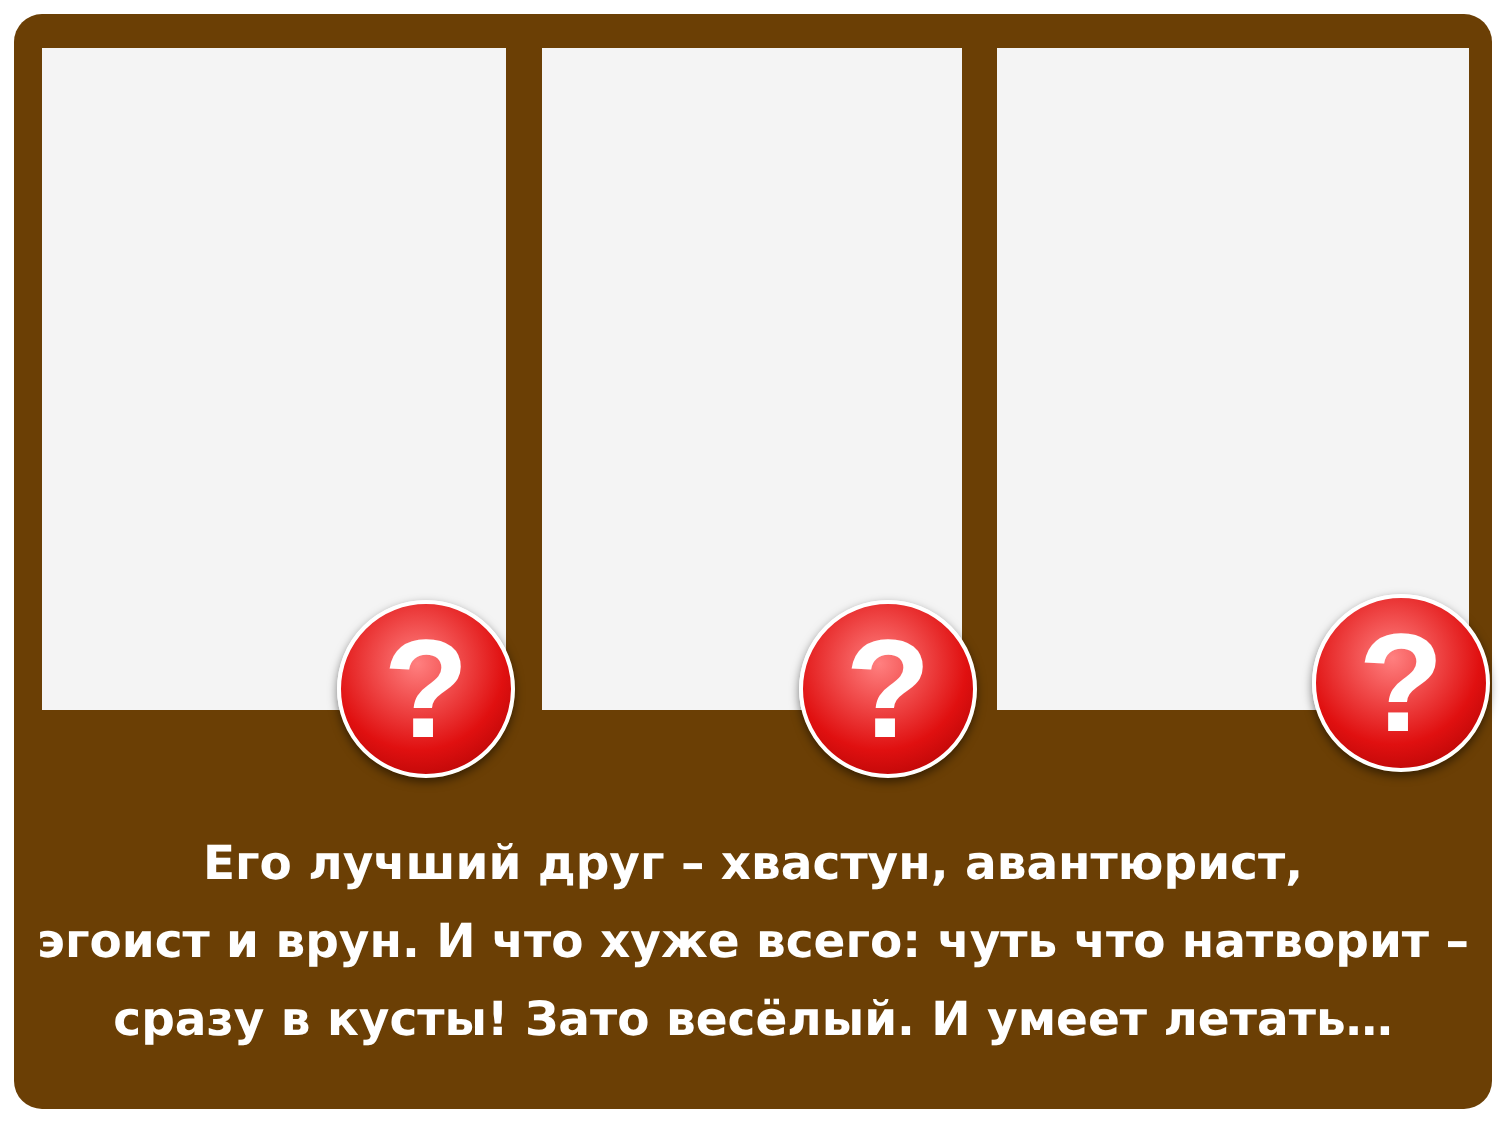? ? ?
Его лучший друг – хвастун, авантюрист,
эгоист и врун. И что хуже всего: чуть что натворит –
сразу в кусты! Зато весёлый. И умеет летать…